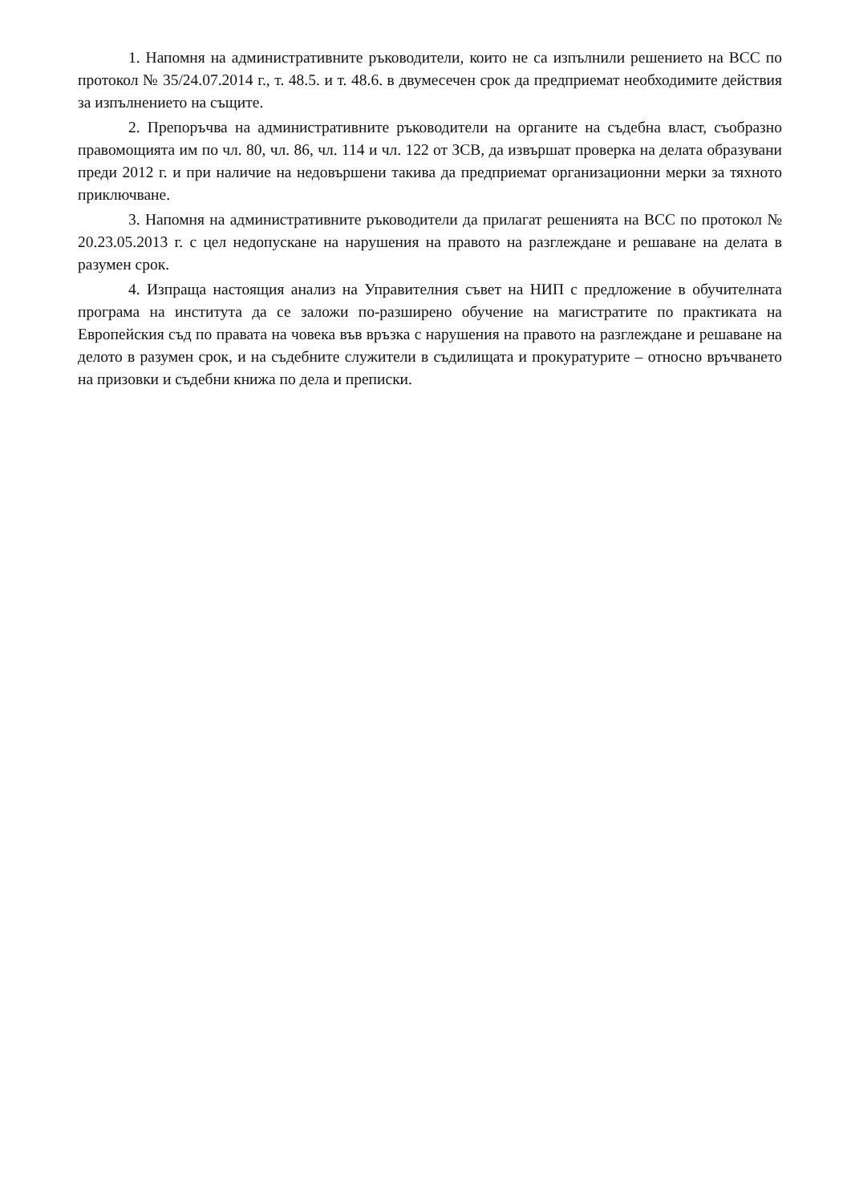1. Напомня на административните ръководители, които не са изпълнили решението на ВСС по протокол № 35/24.07.2014 г., т. 48.5. и т. 48.6. в двумесечен срок да предприемат необходимите действия за изпълнението на същите.
2. Препоръчва на административните ръководители на органите на съдебна власт, съобразно правомощията им по чл. 80, чл. 86, чл. 114 и чл. 122 от ЗСВ, да извършат проверка на делата образувани преди 2012 г. и при наличие на недовършени такива да предприемат организационни мерки за тяхното приключване.
3. Напомня на административните ръководители да прилагат решенията на ВСС по протокол № 20.23.05.2013 г. с цел недопускане на нарушения на правото на разглеждане и решаване на делата в разумен срок.
4. Изпраща настоящия анализ на Управителния съвет на НИП с предложение в обучителната програма на института да се заложи по-разширено обучение на магистратите по практиката на Европейския съд по правата на човека във връзка с нарушения на правото на разглеждане и решаване на делото в разумен срок, и на съдебните служители в съдилищата и прокуратурите – относно връчването на призовки и съдебни книжа по дела и преписки.